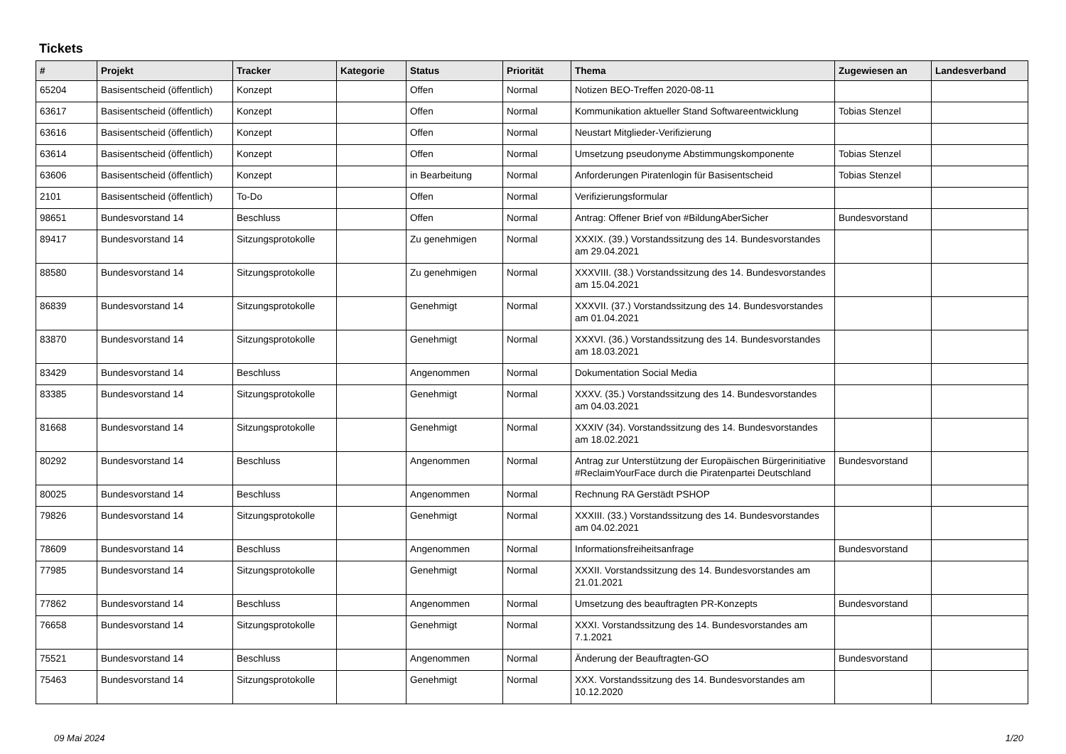Tickets
| # | Projekt | Tracker | Kategorie | Status | Priorität | Thema | Zugewiesen an | Landesverband |
| --- | --- | --- | --- | --- | --- | --- | --- | --- |
| 65204 | Basisentscheid (öffentlich) | Konzept | | Offen | Normal | Notizen BEO-Treffen 2020-08-11 | | |
| 63617 | Basisentscheid (öffentlich) | Konzept | | Offen | Normal | Kommunikation aktueller Stand Softwareentwicklung | Tobias Stenzel | |
| 63616 | Basisentscheid (öffentlich) | Konzept | | Offen | Normal | Neustart Mitglieder-Verifizierung | | |
| 63614 | Basisentscheid (öffentlich) | Konzept | | Offen | Normal | Umsetzung pseudonyme Abstimmungskomponente | Tobias Stenzel | |
| 63606 | Basisentscheid (öffentlich) | Konzept | | in Bearbeitung | Normal | Anforderungen Piratenlogin für Basisentscheid | Tobias Stenzel | |
| 2101 | Basisentscheid (öffentlich) | To-Do | | Offen | Normal | Verifizierungsformular | | |
| 98651 | Bundesvorstand 14 | Beschluss | | Offen | Normal | Antrag: Offener Brief von #BildungAberSicher | Bundesvorstand | |
| 89417 | Bundesvorstand 14 | Sitzungsprotokolle | | Zu genehmigen | Normal | XXXIX. (39.) Vorstandssitzung des 14. Bundesvorstandes am 29.04.2021 | | |
| 88580 | Bundesvorstand 14 | Sitzungsprotokolle | | Zu genehmigen | Normal | XXXVIII. (38.) Vorstandssitzung des 14. Bundesvorstandes am 15.04.2021 | | |
| 86839 | Bundesvorstand 14 | Sitzungsprotokolle | | Genehmigt | Normal | XXXVII. (37.) Vorstandssitzung des 14. Bundesvorstandes am 01.04.2021 | | |
| 83870 | Bundesvorstand 14 | Sitzungsprotokolle | | Genehmigt | Normal | XXXVI. (36.) Vorstandssitzung des 14. Bundesvorstandes am 18.03.2021 | | |
| 83429 | Bundesvorstand 14 | Beschluss | | Angenommen | Normal | Dokumentation Social Media | | |
| 83385 | Bundesvorstand 14 | Sitzungsprotokolle | | Genehmigt | Normal | XXXV. (35.) Vorstandssitzung des 14. Bundesvorstandes am 04.03.2021 | | |
| 81668 | Bundesvorstand 14 | Sitzungsprotokolle | | Genehmigt | Normal | XXXIV (34). Vorstandssitzung des 14. Bundesvorstandes am 18.02.2021 | | |
| 80292 | Bundesvorstand 14 | Beschluss | | Angenommen | Normal | Antrag zur Unterstützung der Europäischen Bürgerinitiative #ReclaimYourFace durch die Piratenpartei Deutschland | Bundesvorstand | |
| 80025 | Bundesvorstand 14 | Beschluss | | Angenommen | Normal | Rechnung RA Gerstädt PSHOP | | |
| 79826 | Bundesvorstand 14 | Sitzungsprotokolle | | Genehmigt | Normal | XXXIII. (33.) Vorstandssitzung des 14. Bundesvorstandes am 04.02.2021 | | |
| 78609 | Bundesvorstand 14 | Beschluss | | Angenommen | Normal | Informationsfreiheitsanfrage | Bundesvorstand | |
| 77985 | Bundesvorstand 14 | Sitzungsprotokolle | | Genehmigt | Normal | XXXII. Vorstandssitzung des 14. Bundesvorstandes am 21.01.2021 | | |
| 77862 | Bundesvorstand 14 | Beschluss | | Angenommen | Normal | Umsetzung des beauftragten PR-Konzepts | Bundesvorstand | |
| 76658 | Bundesvorstand 14 | Sitzungsprotokolle | | Genehmigt | Normal | XXXI. Vorstandssitzung des 14. Bundesvorstandes am 7.1.2021 | | |
| 75521 | Bundesvorstand 14 | Beschluss | | Angenommen | Normal | Änderung der Beauftragten-GO | Bundesvorstand | |
| 75463 | Bundesvorstand 14 | Sitzungsprotokolle | | Genehmigt | Normal | XXX. Vorstandssitzung des 14. Bundesvorstandes am 10.12.2020 | | |
09 Mai 2024 1/20